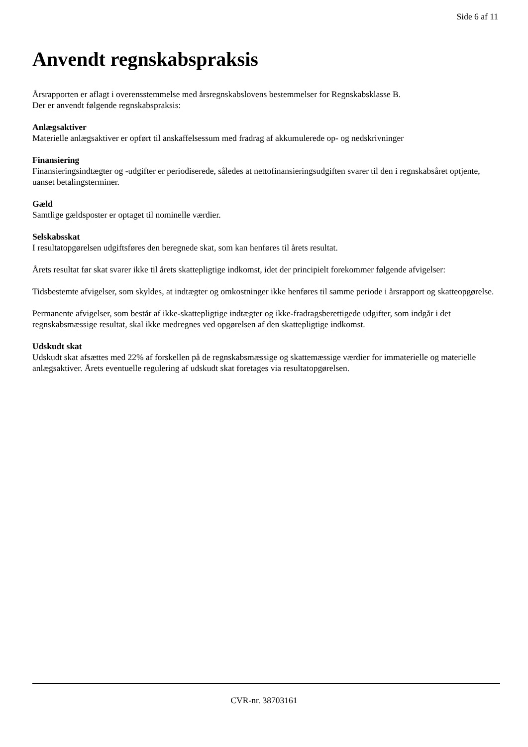Side 6 af 11
Anvendt regnskabspraksis
Årsrapporten er aflagt i overensstemmelse med årsregnskabslovens bestemmelser for Regnskabsklasse B.
Der er anvendt følgende regnskabspraksis:
Anlægsaktiver
Materielle anlægsaktiver er opført til anskaffelsessum med fradrag af akkumulerede op- og nedskrivninger
Finansiering
Finansieringsindtægter og -udgifter er periodiserede, således at nettofinansieringsudgiften svarer til den i regnskabsåret optjente, uanset betalingsterminer.
Gæld
Samtlige gældsposter er optaget til nominelle værdier.
Selskabsskat
I resultatopgørelsen udgiftsføres den beregnede skat, som kan henføres til årets resultat.
Årets resultat før skat svarer ikke til årets skattepligtige indkomst, idet der principielt forekommer følgende afvigelser:
Tidsbestemte afvigelser, som skyldes, at indtægter og omkostninger ikke henføres til samme periode i årsrapport og skatteopgørelse.
Permanente afvigelser, som består af ikke-skattepligtige indtægter og ikke-fradragsberettigede udgifter, som indgår i det regnskabsmæssige resultat, skal ikke medregnes ved opgørelsen af den skattepligtige indkomst.
Udskudt skat
Udskudt skat afsættes med 22% af forskellen på de regnskabsmæssige og skattemæssige værdier for immaterielle og materielle anlægsaktiver. Årets eventuelle regulering af udskudt skat foretages via resultatopgørelsen.
CVR-nr. 38703161